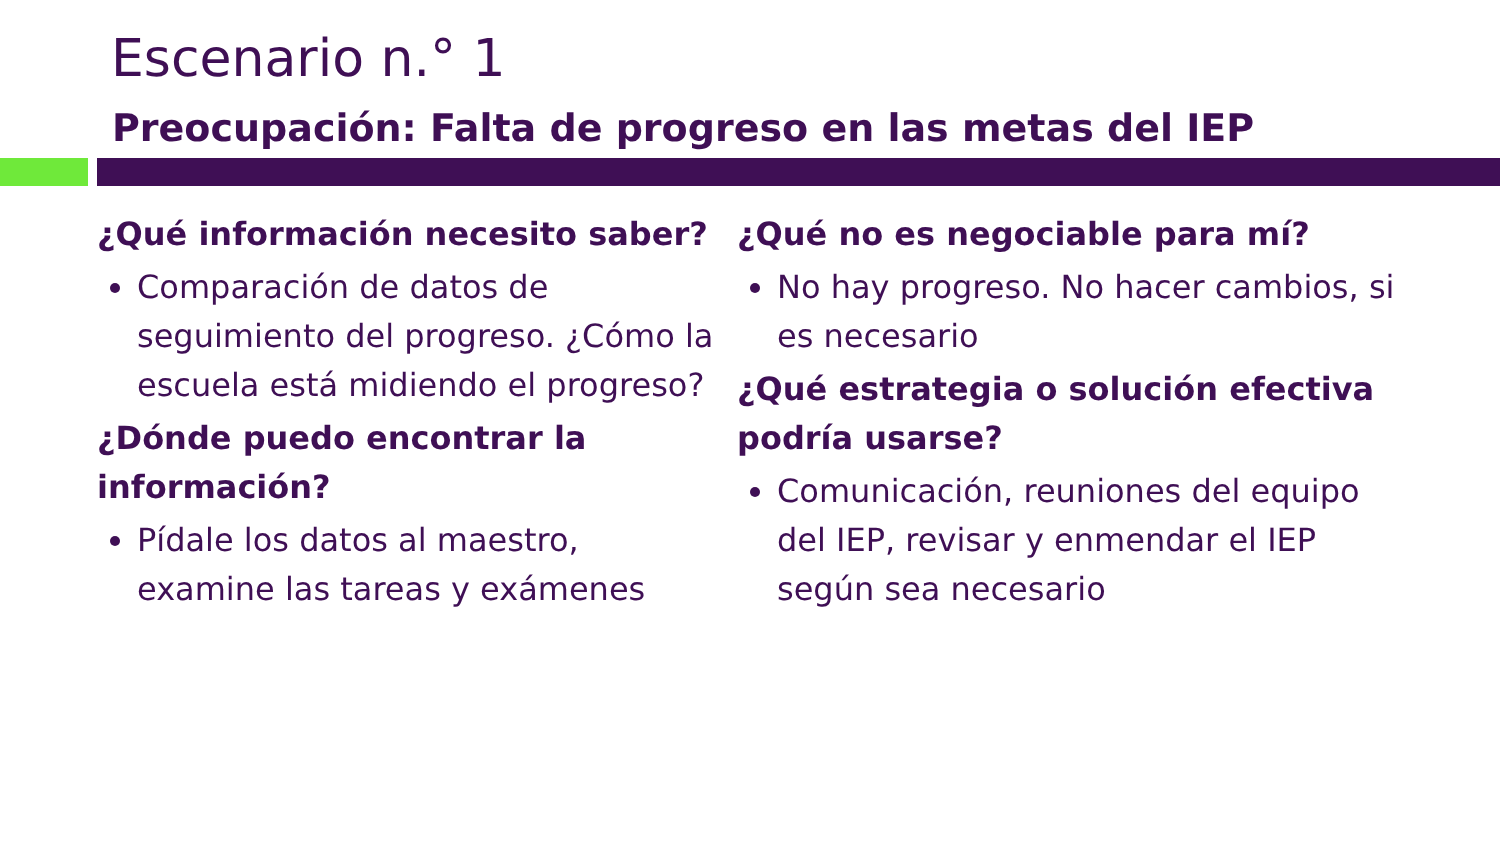Escenario n.° 1
Preocupación: Falta de progreso en las metas del IEP
¿Qué información necesito saber?
Comparación de datos de seguimiento del progreso. ¿Cómo la escuela está midiendo el progreso?
¿Dónde puedo encontrar la información?
Pídale los datos al maestro, examine las tareas y exámenes
¿Qué no es negociable para mí?
No hay progreso. No hacer cambios, si es necesario
¿Qué estrategia o solución efectiva podría usarse?
Comunicación, reuniones del equipo del IEP, revisar y enmendar el IEP según sea necesario